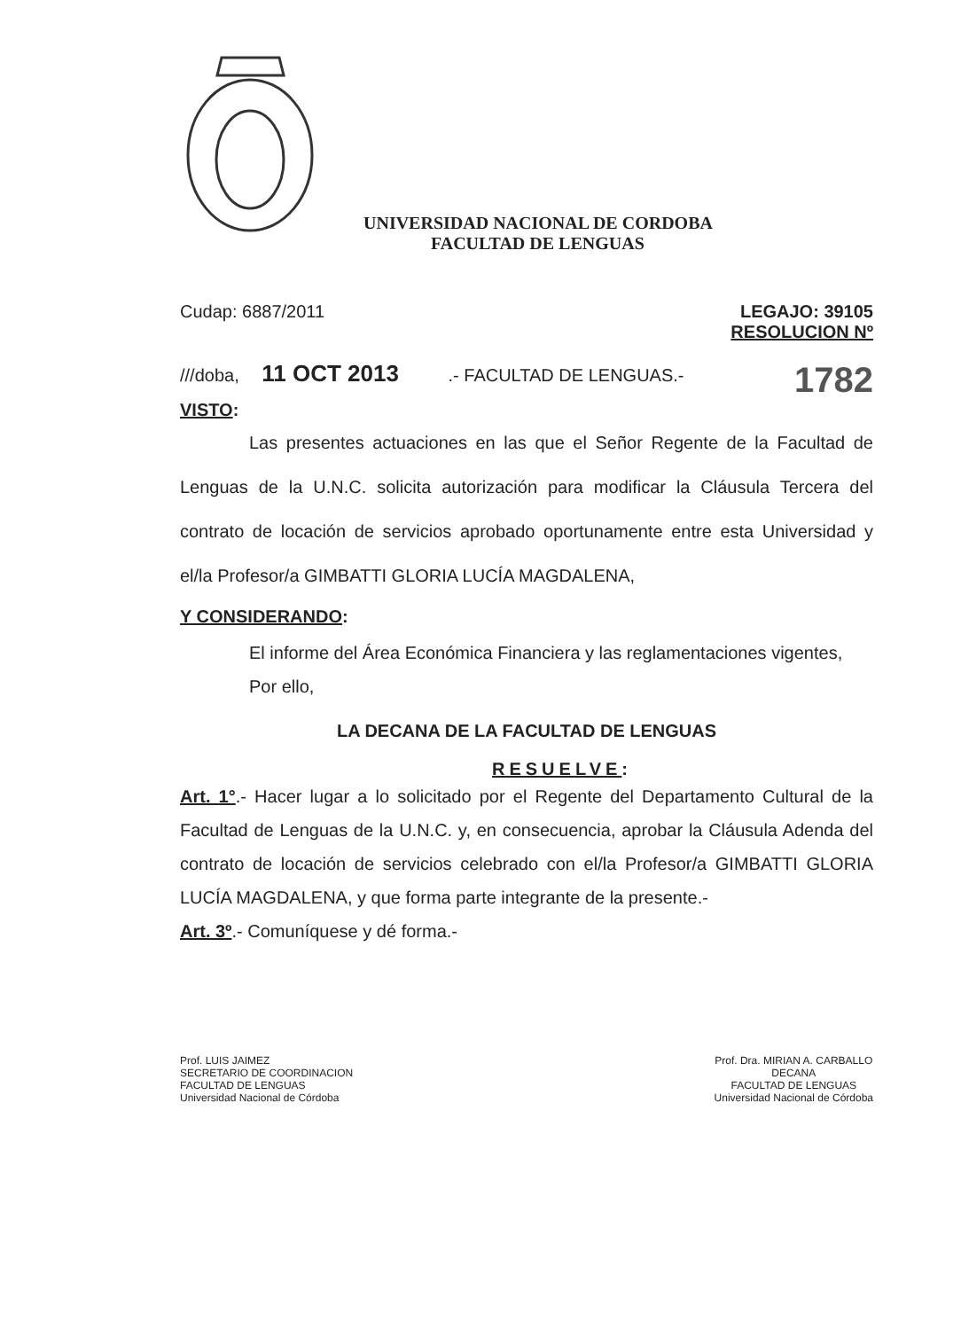UNIVERSIDAD NACIONAL DE CORDOBA
FACULTAD DE LENGUAS
Cudap: 6887/2011 LEGAJO: 39105
RESOLUCION Nº
///doba, 11 OCT 2013 .- FACULTAD DE LENGUAS.- 1782
VISTO:
Las presentes actuaciones en las que el Señor Regente de la Facultad de Lenguas de la U.N.C. solicita autorización para modificar la Cláusula Tercera del contrato de locación de servicios aprobado oportunamente entre esta Universidad y el/la Profesor/a GIMBATTI GLORIA LUCÍA MAGDALENA,
Y CONSIDERANDO:
El informe del Área Económica Financiera y las reglamentaciones vigentes,
Por ello,
LA DECANA DE LA FACULTAD DE LENGUAS
RESUELVE:
Art. 1°.- Hacer lugar a lo solicitado por el Regente del Departamento Cultural de la Facultad de Lenguas de la U.N.C. y, en consecuencia, aprobar la Cláusula Adenda del contrato de locación de servicios celebrado con el/la Profesor/a GIMBATTI GLORIA LUCÍA MAGDALENA, y que forma parte integrante de la presente.-
Art. 3º.- Comuníquese y dé forma.-
Prof. LUIS JAIMEZ
SECRETARIO DE COORDINACION
FACULTAD DE LENGUAS
Universidad Nacional de Córdoba
Prof. Dra. MIRIAN A. CARBALLO
DECANA
FACULTAD DE LENGUAS
Universidad Nacional de Córdoba